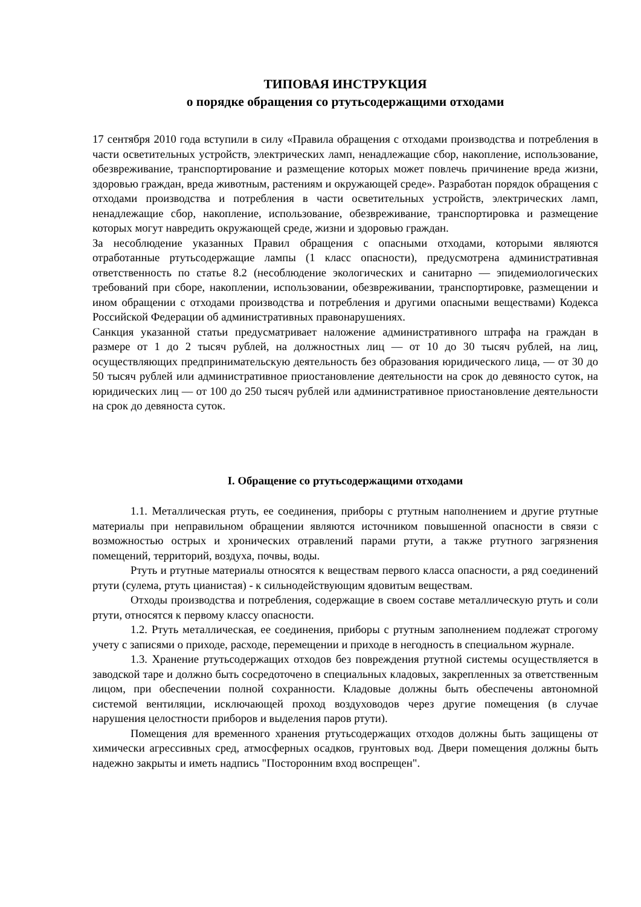ТИПОВАЯ ИНСТРУКЦИЯ
о порядке обращения со ртутьсодержащими отходами
17 сентября 2010 года вступили в силу «Правила обращения с отходами производства и потребления в части осветительных устройств, электрических ламп, ненадлежащие сбор, накопление, использование, обезвреживание, транспортирование и размещение которых может повлечь причинение вреда жизни, здоровью граждан, вреда животным, растениям и окружающей среде». Разработан порядок обращения с отходами производства и потребления в части осветительных устройств, электрических ламп, ненадлежащие сбор, накопление, использование, обезвреживание, транспортировка и размещение которых могут навредить окружающей среде, жизни и здоровью граждан.
За несоблюдение указанных Правил обращения с опасными отходами, которыми являются отработанные ртутьсодержащие лампы (1 класс опасности), предусмотрена административная ответственность по статье 8.2 (несоблюдение экологических и санитарно — эпидемиологических требований при сборе, накоплении, использовании, обезвреживании, транспортировке, размещении и ином обращении с отходами производства и потребления и другими опасными веществами) Кодекса Российской Федерации об административных правонарушениях.
Санкция указанной статьи предусматривает наложение административного штрафа на граждан в размере от 1 до 2 тысяч рублей, на должностных лиц — от 10 до 30 тысяч рублей, на лиц, осуществляющих предпринимательскую деятельность без образования юридического лица, — от 30 до 50 тысяч рублей или административное приостановление деятельности на срок до девяносто суток, на юридических лиц — от 100 до 250 тысяч рублей или административное приостановление деятельности на срок до девяноста суток.
I. Обращение со ртутьсодержащими отходами
1.1. Металлическая ртуть, ее соединения, приборы с ртутным наполнением и другие ртутные материалы при неправильном обращении являются источником повышенной опасности в связи с возможностью острых и хронических отравлений парами ртути, а также ртутного загрязнения помещений, территорий, воздуха, почвы, воды.
Ртуть и ртутные материалы относятся к веществам первого класса опасности, а ряд соединений ртути (сулема, ртуть цианистая) - к сильнодействующим ядовитым веществам.
Отходы производства и потребления, содержащие в своем составе металлическую ртуть и соли ртути, относятся к первому классу опасности.
1.2. Ртуть металлическая, ее соединения, приборы с ртутным заполнением подлежат строгому учету с записями о приходе, расходе, перемещении и приходе в негодность в специальном журнале.
1.3. Хранение ртутьсодержащих отходов без повреждения ртутной системы осуществляется в заводской таре и должно быть сосредоточено в специальных кладовых, закрепленных за ответственным лицом, при обеспечении полной сохранности. Кладовые должны быть обеспечены автономной системой вентиляции, исключающей проход воздуховодов через другие помещения (в случае нарушения целостности приборов и выделения паров ртути).
Помещения для временного хранения ртутьсодержащих отходов должны быть защищены от химически агрессивных сред, атмосферных осадков, грунтовых вод. Двери помещения должны быть надежно закрыты и иметь надпись "Посторонним вход воспрещен".